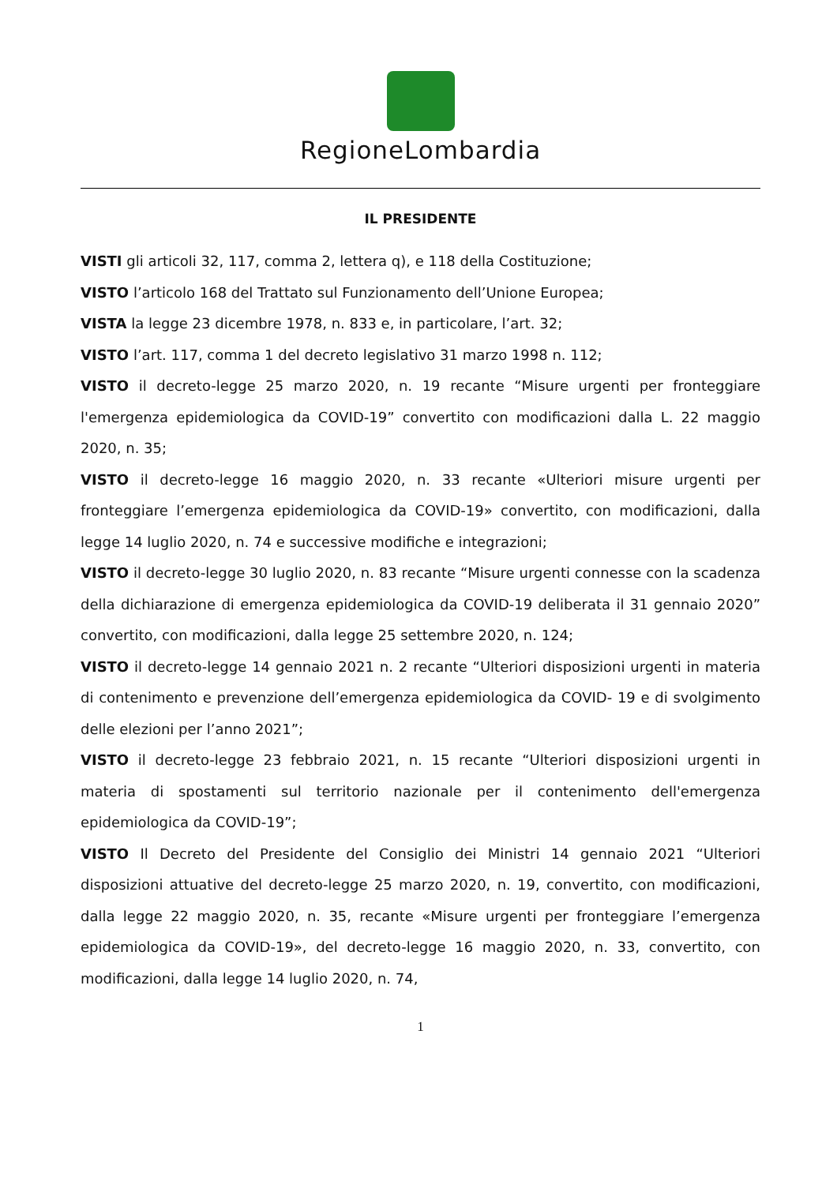RegioneLombardia
IL PRESIDENTE
VISTI gli articoli 32, 117, comma 2, lettera q), e 118 della Costituzione;
VISTO l’articolo 168 del Trattato sul Funzionamento dell’Unione Europea;
VISTA la legge 23 dicembre 1978, n. 833 e, in particolare, l’art. 32;
VISTO l’art. 117, comma 1 del decreto legislativo 31 marzo 1998 n. 112;
VISTO il decreto-legge 25 marzo 2020, n. 19 recante “Misure urgenti per fronteggiare l'emergenza epidemiologica da COVID-19” convertito con modificazioni dalla L. 22 maggio 2020, n. 35;
VISTO il decreto-legge 16 maggio 2020, n. 33 recante «Ulteriori misure urgenti per fronteggiare l’emergenza epidemiologica da COVID-19» convertito, con modificazioni, dalla legge 14 luglio 2020, n. 74 e successive modifiche e integrazioni;
VISTO il decreto-legge 30 luglio 2020, n. 83 recante “Misure urgenti connesse con la scadenza della dichiarazione di emergenza epidemiologica da COVID-19 deliberata il 31 gennaio 2020” convertito, con modificazioni, dalla legge 25 settembre 2020, n. 124;
VISTO il decreto-legge 14 gennaio 2021 n. 2 recante “Ulteriori disposizioni urgenti in materia di contenimento e prevenzione dell’emergenza epidemiologica da COVID- 19 e di svolgimento delle elezioni per l’anno 2021”;
VISTO il decreto-legge 23 febbraio 2021, n. 15 recante “Ulteriori disposizioni urgenti in materia di spostamenti sul territorio nazionale per il contenimento dell'emergenza epidemiologica da COVID-19”;
VISTO Il Decreto del Presidente del Consiglio dei Ministri 14 gennaio 2021 “Ulteriori disposizioni attuative del decreto-legge 25 marzo 2020, n. 19, convertito, con modificazioni, dalla legge 22 maggio 2020, n. 35, recante «Misure urgenti per fronteggiare l’emergenza epidemiologica da COVID-19», del decreto-legge 16 maggio 2020, n. 33, convertito, con modificazioni, dalla legge 14 luglio 2020, n. 74,
1